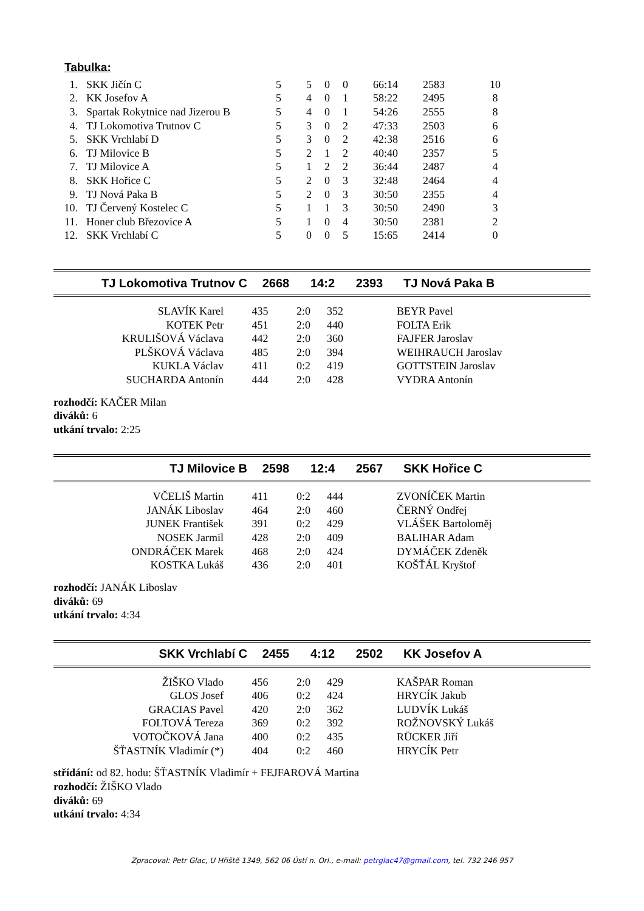Tabulka:
| 1. | SKK Jičín C | 5 | 5 | 0 | 0 | 66:14 | 2583 | 10 |
| 2. | KK Josefov A | 5 | 4 | 0 | 1 | 58:22 | 2495 | 8 |
| 3. | Spartak Rokytnice nad Jizerou B | 5 | 4 | 0 | 1 | 54:26 | 2555 | 8 |
| 4. | TJ Lokomotiva Trutnov C | 5 | 3 | 0 | 2 | 47:33 | 2503 | 6 |
| 5. | SKK Vrchlabí D | 5 | 3 | 0 | 2 | 42:38 | 2516 | 6 |
| 6. | TJ Milovice B | 5 | 2 | 1 | 2 | 40:40 | 2357 | 5 |
| 7. | TJ Milovice A | 5 | 1 | 2 | 2 | 36:44 | 2487 | 4 |
| 8. | SKK Hořice C | 5 | 2 | 0 | 3 | 32:48 | 2464 | 4 |
| 9. | TJ Nová Paka B | 5 | 2 | 0 | 3 | 30:50 | 2355 | 4 |
| 10. | TJ Červený Kostelec C | 5 | 1 | 1 | 3 | 30:50 | 2490 | 3 |
| 11. | Honer club Březovice A | 5 | 1 | 0 | 4 | 30:50 | 2381 | 2 |
| 12. | SKK Vrchlabí C | 5 | 0 | 0 | 5 | 15:65 | 2414 | 0 |
| TJ Lokomotiva Trutnov C | 2668 | 14:2 | 2393 | TJ Nová Paka B |
| SLAVÍK Karel | 435 | 2:0 | 352 | BEYR Pavel |
| KOTEK Petr | 451 | 2:0 | 440 | FOLTA Erik |
| KRULIŠOVÁ Václava | 442 | 2:0 | 360 | FAJFER Jaroslav |
| PLŠKOVÁ Václava | 485 | 2:0 | 394 | WEIHRAUCH Jaroslav |
| KUKLA Václav | 411 | 0:2 | 419 | GOTTSTEIN Jaroslav |
| SUCHARDA Antonín | 444 | 2:0 | 428 | VYDRA Antonín |
rozhodčí: KAČER Milan
diváků: 6
utkání trvalo: 2:25
| TJ Milovice B | 2598 | 12:4 | 2567 | SKK Hořice C |
| VČELIŠ Martin | 411 | 0:2 | 444 | ZVONÍČEK Martin |
| JANÁK Liboslav | 464 | 2:0 | 460 | ČERNÝ Ondřej |
| JUNEK František | 391 | 0:2 | 429 | VLÁŠEK Bartoloměj |
| NOSEK Jarmil | 428 | 2:0 | 409 | BALIHAR Adam |
| ONDRÁČEK Marek | 468 | 2:0 | 424 | DYMÁČEK Zdeněk |
| KOSTKA Lukáš | 436 | 2:0 | 401 | KOŠŤÁL Kryštof |
rozhodčí: JANÁK Liboslav
diváků: 69
utkání trvalo: 4:34
| SKK Vrchlabí C | 2455 | 4:12 | 2502 | KK Josefov A |
| ŽIŠKO Vlado | 456 | 2:0 | 429 | KAŠPAR Roman |
| GLOS Josef | 406 | 0:2 | 424 | HRYCÍK Jakub |
| GRACIAS Pavel | 420 | 2:0 | 362 | LUDVÍK Lukáš |
| FOLTOVÁ Tereza | 369 | 0:2 | 392 | ROŽNOVSKÝ Lukáš |
| VOTOČKOVÁ Jana | 400 | 0:2 | 435 | RÜCKER Jiří |
| ŠŤASTNÍK Vladimír (*) | 404 | 0:2 | 460 | HRYCÍK Petr |
střídání: od 82. hodu: ŠŤASTNÍK Vladimír + FEJFAROVÁ Martina
rozhodčí: ŽIŠKO Vlado
diváků: 69
utkání trvalo: 4:34
Zpracoval: Petr Glac, U Hřiště 1349, 562 06 Ústí n. Orl., e-mail: petrglac47@gmail.com, tel. 732 246 957